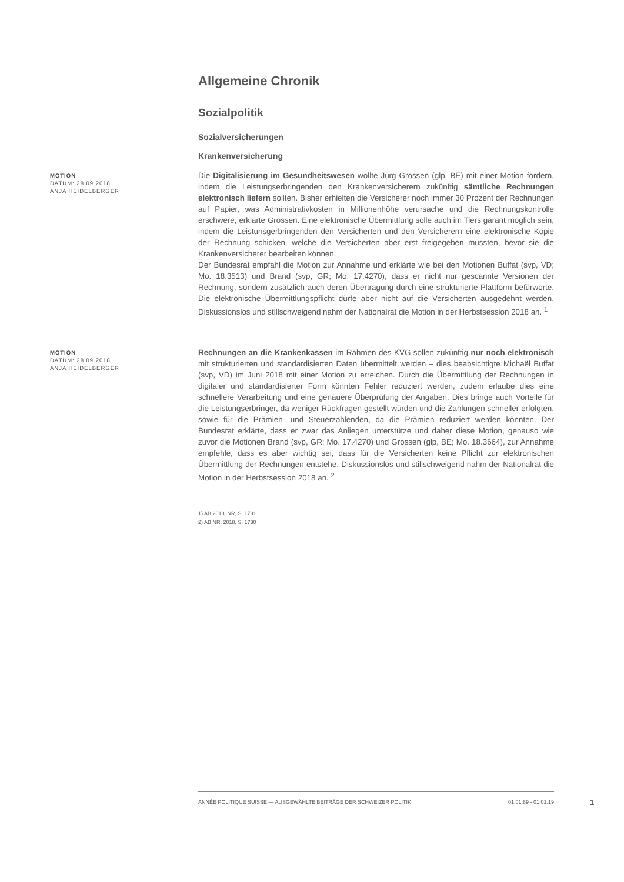Allgemeine Chronik
Sozialpolitik
Sozialversicherungen
Krankenversicherung
MOTION
DATUM: 28.09.2018
ANJA HEIDELBERGER
Die Digitalisierung im Gesundheitswesen wollte Jürg Grossen (glp, BE) mit einer Motion fördern, indem die Leistungserbringenden den Krankenversicherern zukünftig sämtliche Rechnungen elektronisch liefern sollten. Bisher erhielten die Versicherer noch immer 30 Prozent der Rechnungen auf Papier, was Administrativkosten in Millionenhöhe verursache und die Rechnungskontrolle erschwere, erklärte Grossen. Eine elektronische Übermittlung solle auch im Tiers garant möglich sein, indem die Leistunsgerbringenden den Versicherten und den Versicherern eine elektronische Kopie der Rechnung schicken, welche die Versicherten aber erst freigegeben müssten, bevor sie die Krankenversicherer bearbeiten können.
Der Bundesrat empfahl die Motion zur Annahme und erklärte wie bei den Motionen Buffat (svp, VD; Mo. 18.3513) und Brand (svp, GR; Mo. 17.4270), dass er nicht nur gescannte Versionen der Rechnung, sondern zusätzlich auch deren Übertragung durch eine strukturierte Plattform befürworte. Die elektronische Übermittlungspflicht dürfe aber nicht auf die Versicherten ausgedehnt werden. Diskussionslos und stillschweigend nahm der Nationalrat die Motion in der Herbstsession 2018 an. <sup>1</sup>
MOTION
DATUM: 28.09.2018
ANJA HEIDELBERGER
Rechnungen an die Krankenkassen im Rahmen des KVG sollen zukünftig nur noch elektronisch mit strukturierten und standardisierten Daten übermittelt werden – dies beabsichtigte Michaël Buffat (svp, VD) im Juni 2018 mit einer Motion zu erreichen. Durch die Übermittlung der Rechnungen in digitaler und standardisierter Form könnten Fehler reduziert werden, zudem erlaube dies eine schnellere Verarbeitung und eine genauere Überprüfung der Angaben. Dies bringe auch Vorteile für die Leistungserbringer, da weniger Rückfragen gestellt würden und die Zahlungen schneller erfolgten, sowie für die Prämien- und Steuerzahlenden, da die Prämien reduziert werden könnten. Der Bundesrat erklärte, dass er zwar das Anliegen unterstütze und daher diese Motion, genauso wie zuvor die Motionen Brand (svp, GR; Mo. 17.4270) und Grossen (glp, BE; Mo. 18.3664), zur Annahme empfehle, dass es aber wichtig sei, dass für die Versicherten keine Pflicht zur elektronischen Übermittlung der Rechnungen entstehe. Diskussionslos und stillschweigend nahm der Nationalrat die Motion in der Herbstsession 2018 an. <sup>2</sup>
1) AB 2018, NR, S. 1731
2) AB NR, 2018, S. 1730
ANNÉE POLITIQUE SUISSE — AUSGEWÄHLTE BEITRÄGE DER SCHWEIZER POLITIK 01.01.89 - 01.01.19
1